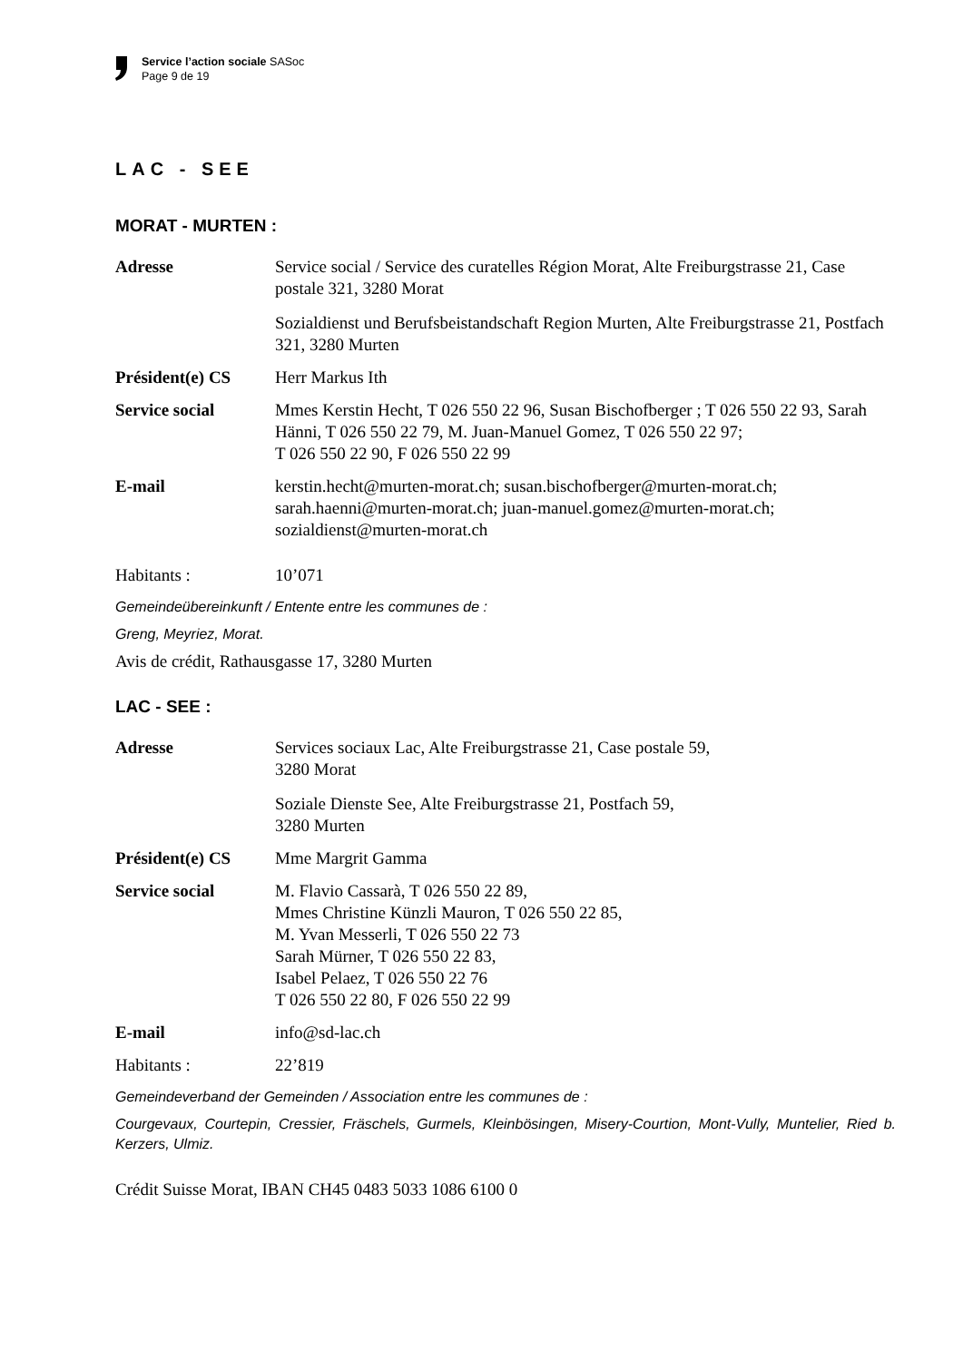Service l’action sociale SASoc
Page 9 de 19
LAC - SEE
MORAT - MURTEN :
Adresse Service social / Service des curatelles Région Morat, Alte Freiburgstrasse 21, Case postale 321, 3280 Morat
Sozialdienst und Berufsbeistandschaft Region Murten, Alte Freiburgstrasse 21, Postfach 321, 3280 Murten
Président(e) CS Herr Markus Ith
Service social Mmes Kerstin Hecht, T 026 550 22 96, Susan Bischofberger ; T 026 550 22 93, Sarah Hänni, T 026 550 22 79, M. Juan-Manuel Gomez, T 026 550 22 97;
T 026 550 22 90, F 026 550 22 99
E-mail kerstin.hecht@murten-morat.ch; susan.bischofberger@murten-morat.ch; sarah.haenni@murten-morat.ch; juan-manuel.gomez@murten-morat.ch; sozialdienst@murten-morat.ch
Habitants : 10’071
Gemeindeübereinkunft / Entente entre les communes de :
Greng, Meyriez, Morat.
Avis de crédit, Rathausgasse 17, 3280 Murten
LAC - SEE :
Adresse Services sociaux Lac, Alte Freiburgstrasse 21, Case postale 59,
3280 Morat
Soziale Dienste See, Alte Freiburgstrasse 21, Postfach 59,
3280 Murten
Président(e) CS Mme Margrit Gamma
Service social M. Flavio Cassarà, T 026 550 22 89,
Mmes Christine Künzli Mauron, T 026 550 22 85,
M. Yvan Messerli, T 026 550 22 73
Sarah Mürner, T 026 550 22 83,
Isabel Pelaez, T 026 550 22 76
T 026 550 22 80, F 026 550 22 99
E-mail info@sd-lac.ch
Habitants : 22’819
Gemeindeverband der Gemeinden / Association entre les communes de :
Courgevaux, Courtepin, Cressier, Fräschels, Gurmels, Kleinbösingen, Misery-Courtion, Mont-Vully, Muntelier, Ried b. Kerzers, Ulmiz.
Crédit Suisse Morat, IBAN CH45 0483 5033 1086 6100 0